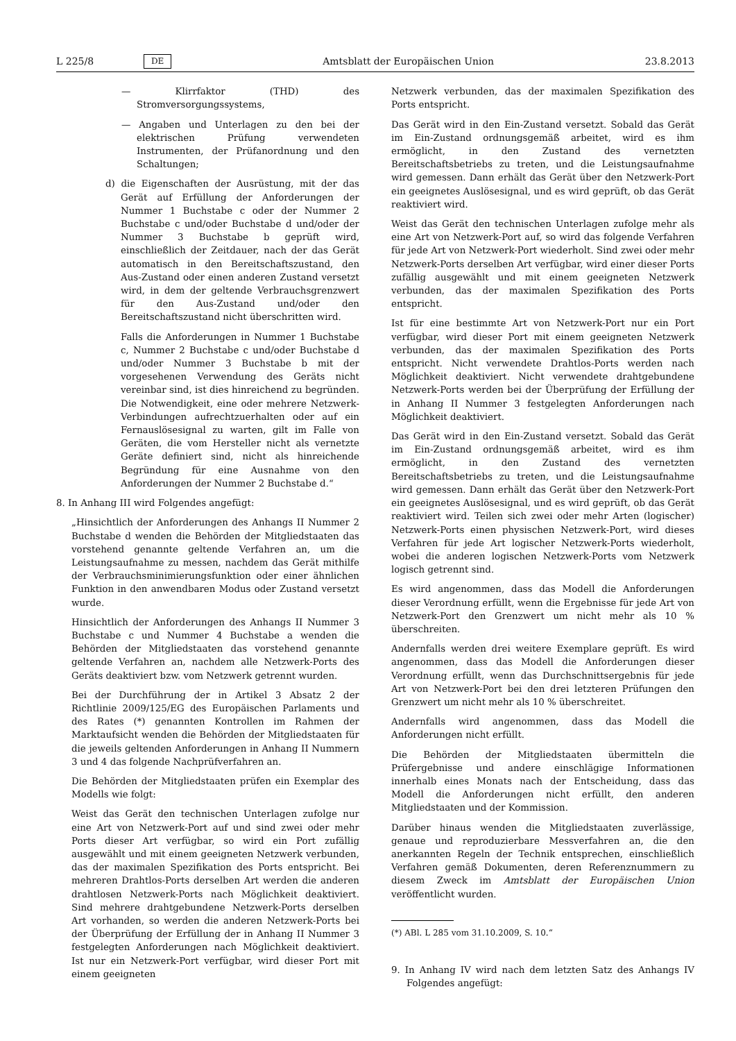L 225/8 DE Amtsblatt der Europäischen Union 23.8.2013
— Klirrfaktor (THD) des Stromversorgungssystems,
— Angaben und Unterlagen zu den bei der elektrischen Prüfung verwendeten Instrumenten, der Prüfanordnung und den Schaltungen;
d) die Eigenschaften der Ausrüstung, mit der das Gerät auf Erfüllung der Anforderungen der Nummer 1 Buchstabe c oder der Nummer 2 Buchstabe c und/oder Buchstabe d und/oder der Nummer 3 Buchstabe b geprüft wird, einschließlich der Zeitdauer, nach der das Gerät automatisch in den Bereitschaftszustand, den Aus-Zustand oder einen anderen Zustand versetzt wird, in dem der geltende Verbrauchsgrenzwert für den Aus-Zustand und/oder den Bereitschaftszustand nicht überschritten wird.
Falls die Anforderungen in Nummer 1 Buchstabe c, Nummer 2 Buchstabe c und/oder Buchstabe d und/oder Nummer 3 Buchstabe b mit der vorgesehenen Verwendung des Geräts nicht vereinbar sind, ist dies hinreichend zu begründen. Die Notwendigkeit, eine oder mehrere Netzwerk-Verbindungen aufrechtzuerhalten oder auf ein Fernauslösesignal zu warten, gilt im Falle von Geräten, die vom Hersteller nicht als vernetzte Geräte definiert sind, nicht als hinreichende Begründung für eine Ausnahme von den Anforderungen der Nummer 2 Buchstabe d.“
8. In Anhang III wird Folgendes angefügt:
„Hinsichtlich der Anforderungen des Anhangs II Nummer 2 Buchstabe d wenden die Behörden der Mitgliedstaaten das vorstehend genannte geltende Verfahren an, um die Leistungsaufnahme zu messen, nachdem das Gerät mithilfe der Verbrauchsminimierungsfunktion oder einer ähnlichen Funktion in den anwendbaren Modus oder Zustand versetzt wurde.
Hinsichtlich der Anforderungen des Anhangs II Nummer 3 Buchstabe c und Nummer 4 Buchstabe a wenden die Behörden der Mitgliedstaaten das vorstehend genannte geltende Verfahren an, nachdem alle Netzwerk-Ports des Geräts deaktiviert bzw. vom Netzwerk getrennt wurden.
Bei der Durchführung der in Artikel 3 Absatz 2 der Richtlinie 2009/125/EG des Europäischen Parlaments und des Rates (*) genannten Kontrollen im Rahmen der Marktaufsicht wenden die Behörden der Mitgliedstaaten für die jeweils geltenden Anforderungen in Anhang II Nummern 3 und 4 das folgende Nachprüfverfahren an.
Die Behörden der Mitgliedstaaten prüfen ein Exemplar des Modells wie folgt:
Weist das Gerät den technischen Unterlagen zufolge nur eine Art von Netzwerk-Port auf und sind zwei oder mehr Ports dieser Art verfügbar, so wird ein Port zufällig ausgewählt und mit einem geeigneten Netzwerk verbunden, das der maximalen Spezifikation des Ports entspricht. Bei mehreren Drahtlos-Ports derselben Art werden die anderen drahtlosen Netzwerk-Ports nach Möglichkeit deaktiviert. Sind mehrere drahtgebundene Netzwerk-Ports derselben Art vorhanden, so werden die anderen Netzwerk-Ports bei der Überprüfung der Erfüllung der in Anhang II Nummer 3 festgelegten Anforderungen nach Möglichkeit deaktiviert. Ist nur ein Netzwerk-Port verfügbar, wird dieser Port mit einem geeigneten
Netzwerk verbunden, das der maximalen Spezifikation des Ports entspricht.
Das Gerät wird in den Ein-Zustand versetzt. Sobald das Gerät im Ein-Zustand ordnungsgemäß arbeitet, wird es ihm ermöglicht, in den Zustand des vernetzten Bereitschaftsbetriebs zu treten, und die Leistungsaufnahme wird gemessen. Dann erhält das Gerät über den Netzwerk-Port ein geeignetes Auslösesignal, und es wird geprüft, ob das Gerät reaktiviert wird.
Weist das Gerät den technischen Unterlagen zufolge mehr als eine Art von Netzwerk-Port auf, so wird das folgende Verfahren für jede Art von Netzwerk-Port wiederholt. Sind zwei oder mehr Netzwerk-Ports derselben Art verfügbar, wird einer dieser Ports zufällig ausgewählt und mit einem geeigneten Netzwerk verbunden, das der maximalen Spezifikation des Ports entspricht.
Ist für eine bestimmte Art von Netzwerk-Port nur ein Port verfügbar, wird dieser Port mit einem geeigneten Netzwerk verbunden, das der maximalen Spezifikation des Ports entspricht. Nicht verwendete Drahtlos-Ports werden nach Möglichkeit deaktiviert. Nicht verwendete drahtgebundene Netzwerk-Ports werden bei der Überprüfung der Erfüllung der in Anhang II Nummer 3 festgelegten Anforderungen nach Möglichkeit deaktiviert.
Das Gerät wird in den Ein-Zustand versetzt. Sobald das Gerät im Ein-Zustand ordnungsgemäß arbeitet, wird es ihm ermöglicht, in den Zustand des vernetzten Bereitschaftsbetriebs zu treten, und die Leistungsaufnahme wird gemessen. Dann erhält das Gerät über den Netzwerk-Port ein geeignetes Auslösesignal, und es wird geprüft, ob das Gerät reaktiviert wird. Teilen sich zwei oder mehr Arten (logischer) Netzwerk-Ports einen physischen Netzwerk-Port, wird dieses Verfahren für jede Art logischer Netzwerk-Ports wiederholt, wobei die anderen logischen Netzwerk-Ports vom Netzwerk logisch getrennt sind.
Es wird angenommen, dass das Modell die Anforderungen dieser Verordnung erfüllt, wenn die Ergebnisse für jede Art von Netzwerk-Port den Grenzwert um nicht mehr als 10 % überschreiten.
Andernfalls werden drei weitere Exemplare geprüft. Es wird angenommen, dass das Modell die Anforderungen dieser Verordnung erfüllt, wenn das Durchschnittsergebnis für jede Art von Netzwerk-Port bei den drei letzteren Prüfungen den Grenzwert um nicht mehr als 10 % überschreitet.
Andernfalls wird angenommen, dass das Modell die Anforderungen nicht erfüllt.
Die Behörden der Mitgliedstaaten übermitteln die Prüfergebnisse und andere einschlägige Informationen innerhalb eines Monats nach der Entscheidung, dass das Modell die Anforderungen nicht erfüllt, den anderen Mitgliedstaaten und der Kommission.
Darüber hinaus wenden die Mitgliedstaaten zuverlässige, genaue und reproduzierbare Messverfahren an, die den anerkannten Regeln der Technik entsprechen, einschließlich Verfahren gemäß Dokumenten, deren Referenznummern zu diesem Zweck im Amtsblatt der Europäischen Union veröffentlicht wurden.
(*) ABl. L 285 vom 31.10.2009, S. 10.“
9. In Anhang IV wird nach dem letzten Satz des Anhangs IV Folgendes angefügt: